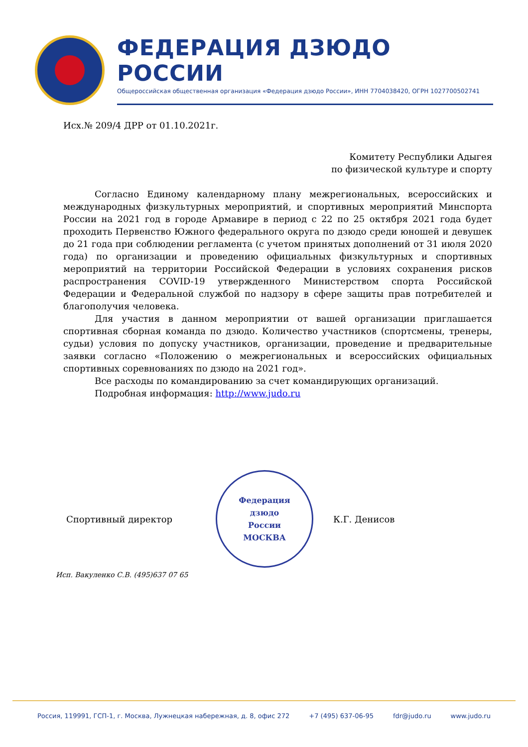ФЕДЕРАЦИЯ ДЗЮДО РОССИИ
Общероссийская общественная организация «Федерация дзюдо России», ИНН 7704038420, ОГРН 1027700502741
Исх.№ 209/4 ДРР от 01.10.2021г.
Комитету Республики Адыгея
по физической культуре и спорту
Согласно Единому календарному плану межрегиональных, всероссийских и международных физкультурных мероприятий, и спортивных мероприятий Минспорта России на 2021 год в городе Армавире в период с 22 по 25 октября 2021 года будет проходить Первенство Южного федерального округа по дзюдо среди юношей и девушек до 21 года при соблюдении регламента (с учетом принятых дополнений от 31 июля 2020 года) по организации и проведению официальных физкультурных и спортивных мероприятий на территории Российской Федерации в условиях сохранения рисков распространения COVID-19 утвержденного Министерством спорта Российской Федерации и Федеральной службой по надзору в сфере защиты прав потребителей и благополучия человека.
Для участия в данном мероприятии от вашей организации приглашается спортивная сборная команда по дзюдо. Количество участников (спортсмены, тренеры, судьи) условия по допуску участников, организации, проведение и предварительные заявки согласно «Положению о межрегиональных и всероссийских официальных спортивных соревнованиях по дзюдо на 2021 год».
Все расходы по командированию за счет командирующих организаций.
Подробная информация: http://www.judo.ru
Спортивный директор
Федерация
дзюдо
России
МОСКВА
К.Г. Денисов
Исп. Вакуленко С.В. (495)637 07 65
Россия, 119991, ГСП-1, г. Москва, Лужнецкая набережная, д. 8, офис 272 +7 (495) 637-06-95 fdr@judo.ru www.judo.ru